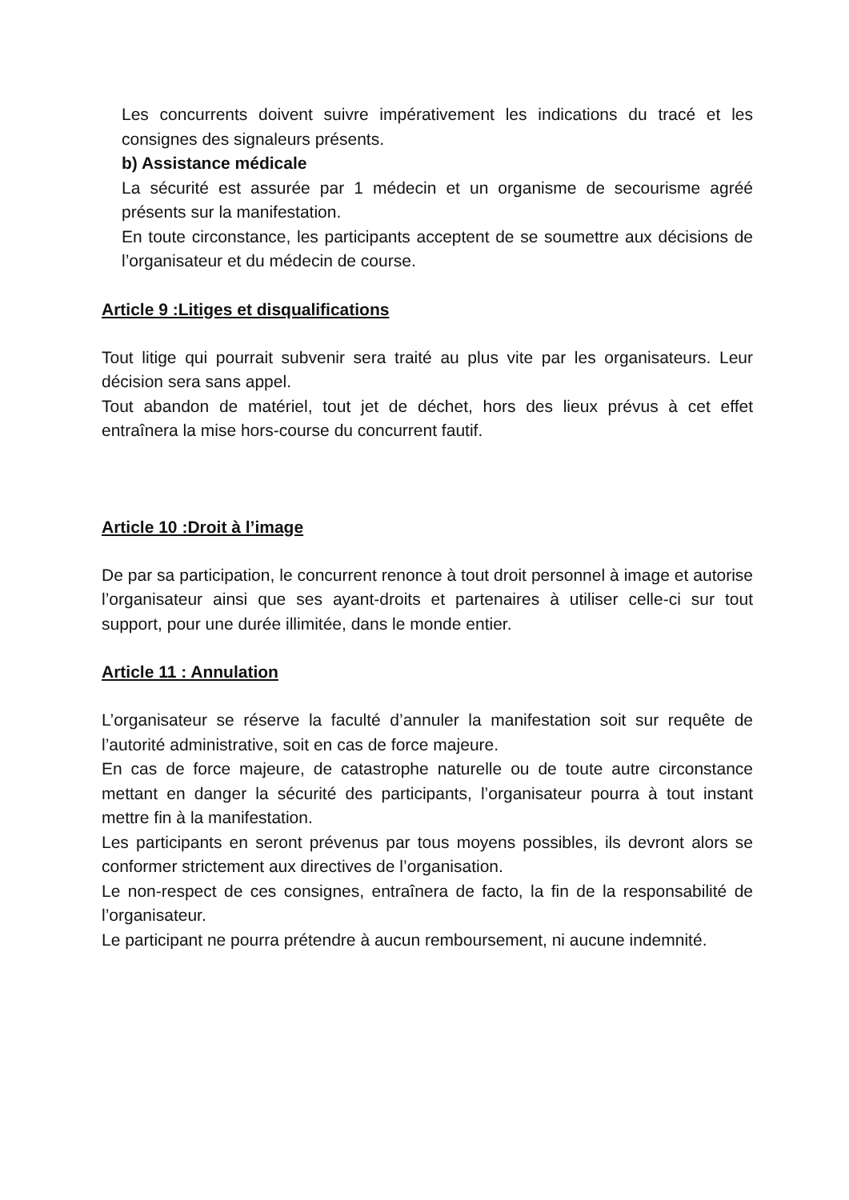Les concurrents doivent suivre impérativement les indications du tracé et les consignes des signaleurs présents.
b) Assistance médicale
La sécurité est assurée par 1 médecin et un organisme de secourisme agréé présents sur la manifestation.
En toute circonstance, les participants acceptent de se soumettre aux décisions de l’organisateur et du médecin de course.
Article 9 :Litiges et disqualifications
Tout litige qui pourrait subvenir sera traité au plus vite par les organisateurs. Leur décision sera sans appel.
Tout abandon de matériel, tout jet de déchet, hors des lieux prévus à cet effet entraînera la mise hors-course du concurrent fautif.
Article 10 :Droit à l’image
De par sa participation, le concurrent renonce à tout droit personnel à image et autorise l’organisateur ainsi que ses ayant-droits et partenaires à utiliser celle-ci sur tout support, pour une durée illimitée, dans le monde entier.
Article 11 : Annulation
L’organisateur se réserve la faculté d’annuler la manifestation soit sur requête de l’autorité administrative, soit en cas de force majeure.
En cas de force majeure, de catastrophe naturelle ou de toute autre circonstance mettant en danger la sécurité des participants, l’organisateur pourra à tout instant mettre fin à la manifestation.
Les participants en seront prévenus par tous moyens possibles, ils devront alors se conformer strictement aux directives de l’organisation.
Le non-respect de ces consignes, entraînera de facto, la fin de la responsabilité de l’organisateur.
Le participant ne pourra prétendre à aucun remboursement, ni aucune indemnité.